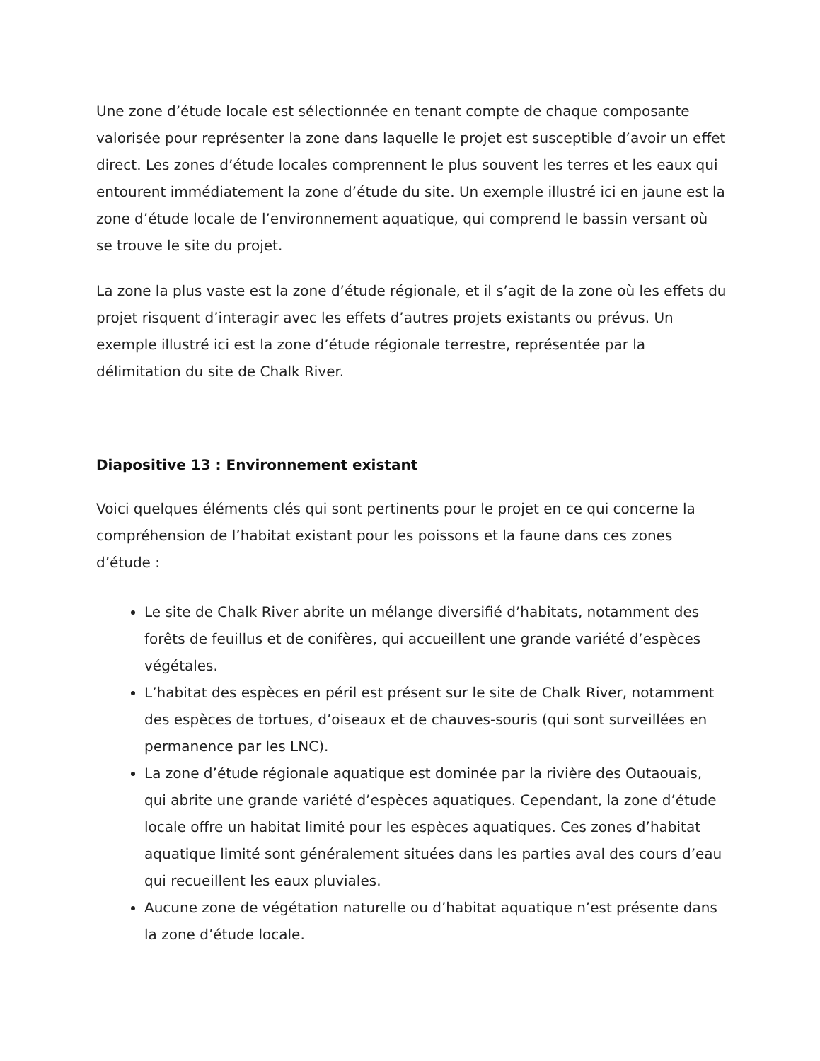Une zone d’étude locale est sélectionnée en tenant compte de chaque composante valorisée pour représenter la zone dans laquelle le projet est susceptible d’avoir un effet direct. Les zones d’étude locales comprennent le plus souvent les terres et les eaux qui entourent immédiatement la zone d’étude du site. Un exemple illustré ici en jaune est la zone d’étude locale de l’environnement aquatique, qui comprend le bassin versant où se trouve le site du projet.
La zone la plus vaste est la zone d’étude régionale, et il s’agit de la zone où les effets du projet risquent d’interagir avec les effets d’autres projets existants ou prévus. Un exemple illustré ici est la zone d’étude régionale terrestre, représentée par la délimitation du site de Chalk River.
Diapositive 13 : Environnement existant
Voici quelques éléments clés qui sont pertinents pour le projet en ce qui concerne la compréhension de l’habitat existant pour les poissons et la faune dans ces zones d’étude :
Le site de Chalk River abrite un mélange diversifié d’habitats, notamment des forêts de feuillus et de conifères, qui accueillent une grande variété d’espèces végétales.
L’habitat des espèces en péril est présent sur le site de Chalk River, notamment des espèces de tortues, d’oiseaux et de chauves-souris (qui sont surveillées en permanence par les LNC).
La zone d’étude régionale aquatique est dominée par la rivière des Outaouais, qui abrite une grande variété d’espèces aquatiques. Cependant, la zone d’étude locale offre un habitat limité pour les espèces aquatiques. Ces zones d’habitat aquatique limité sont généralement situées dans les parties aval des cours d’eau qui recueillent les eaux pluviales.
Aucune zone de végétation naturelle ou d’habitat aquatique n’est présente dans la zone d’étude locale.